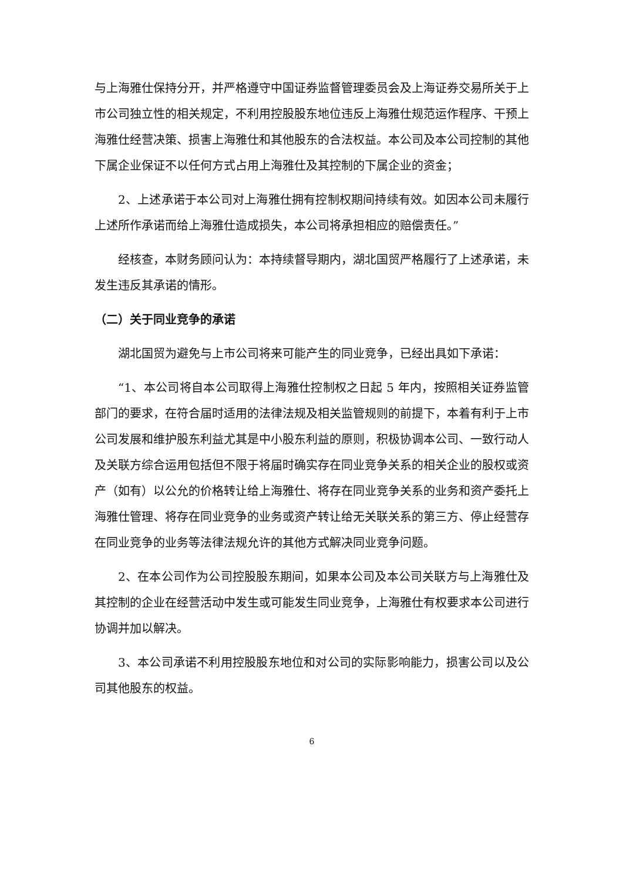与上海雅仕保持分开，并严格遵守中国证券监督管理委员会及上海证券交易所关于上市公司独立性的相关规定，不利用控股股东地位违反上海雅仕规范运作程序、干预上海雅仕经营决策、损害上海雅仕和其他股东的合法权益。本公司及本公司控制的其他下属企业保证不以任何方式占用上海雅仕及其控制的下属企业的资金；
2、上述承诺于本公司对上海雅仕拥有控制权期间持续有效。如因本公司未履行上述所作承诺而给上海雅仕造成损失，本公司将承担相应的赔偿责任。”
经核查，本财务顾问认为：本持续督导期内，湖北国贸严格履行了上述承诺，未发生违反其承诺的情形。
（二）关于同业竞争的承诺
湖北国贸为避免与上市公司将来可能产生的同业竞争，已经出具如下承诺：
“1、本公司将自本公司取得上海雅仕控制权之日起 5 年内，按照相关证券监管部门的要求，在符合届时适用的法律法规及相关监管规则的前提下，本着有利于上市公司发展和维护股东利益尤其是中小股东利益的原则，积极协调本公司、一致行动人及关联方综合运用包括但不限于将届时确实存在同业竞争关系的相关企业的股权或资产（如有）以公允的价格转让给上海雅仕、将存在同业竞争关系的业务和资产委托上海雅仕管理、将存在同业竞争的业务或资产转让给无关联关系的第三方、停止经营存在同业竞争的业务等法律法规允许的其他方式解决同业竞争问题。
2、在本公司作为公司控股股东期间，如果本公司及本公司关联方与上海雅仕及其控制的企业在经营活动中发生或可能发生同业竞争，上海雅仕有权要求本公司进行协调并加以解决。
3、本公司承诺不利用控股股东地位和对公司的实际影响能力，损害公司以及公司其他股东的权益。
6